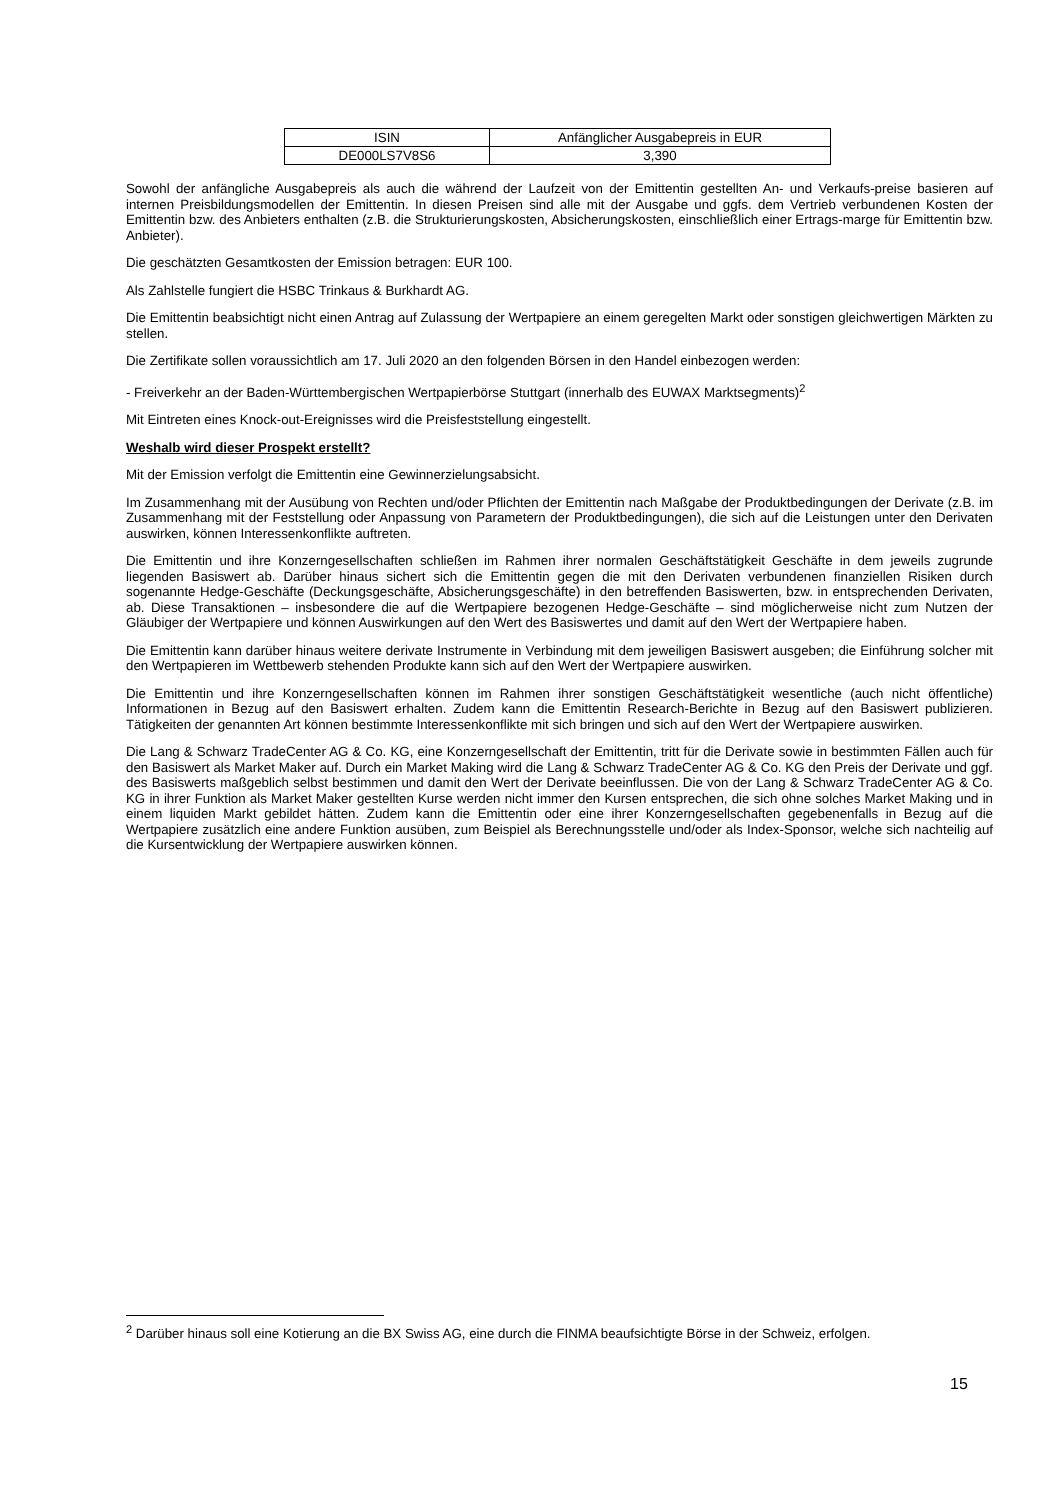| ISIN | Anfänglicher Ausgabepreis in EUR |
| DE000LS7V8S6 | 3,390 |
Sowohl der anfängliche Ausgabepreis als auch die während der Laufzeit von der Emittentin gestellten An- und Verkaufs-preise basieren auf internen Preisbildungsmodellen der Emittentin. In diesen Preisen sind alle mit der Ausgabe und ggfs. dem Vertrieb verbundenen Kosten der Emittentin bzw. des Anbieters enthalten (z.B. die Strukturierungskosten, Absicherungskosten, einschließlich einer Ertrags-marge für Emittentin bzw. Anbieter).
Die geschätzten Gesamtkosten der Emission betragen: EUR 100.
Als Zahlstelle fungiert die HSBC Trinkaus & Burkhardt AG.
Die Emittentin beabsichtigt nicht einen Antrag auf Zulassung der Wertpapiere an einem geregelten Markt oder sonstigen gleichwertigen Märkten zu stellen.
Die Zertifikate sollen voraussichtlich am 17. Juli 2020 an den folgenden Börsen in den Handel einbezogen werden:
- Freiverkehr an der Baden-Württembergischen Wertpapierbörse Stuttgart (innerhalb des EUWAX Marktsegments)<sup>2</sup>
Mit Eintreten eines Knock-out-Ereignisses wird die Preisfeststellung eingestellt.
Weshalb wird dieser Prospekt erstellt?
Mit der Emission verfolgt die Emittentin eine Gewinnerzielungsabsicht.
Im Zusammenhang mit der Ausübung von Rechten und/oder Pflichten der Emittentin nach Maßgabe der Produktbedingungen der Derivate (z.B. im Zusammenhang mit der Feststellung oder Anpassung von Parametern der Produktbedingungen), die sich auf die Leistungen unter den Derivaten auswirken, können Interessenkonflikte auftreten.
Die Emittentin und ihre Konzerngesellschaften schließen im Rahmen ihrer normalen Geschäftstätigkeit Geschäfte in dem jeweils zugrunde liegenden Basiswert ab. Darüber hinaus sichert sich die Emittentin gegen die mit den Derivaten verbundenen finanziellen Risiken durch sogenannte Hedge-Geschäfte (Deckungsgeschäfte, Absicherungsgeschäfte) in den betreffenden Basiswerten, bzw. in entsprechenden Derivaten, ab. Diese Transaktionen – insbesondere die auf die Wertpapiere bezogenen Hedge-Geschäfte – sind möglicherweise nicht zum Nutzen der Gläubiger der Wertpapiere und können Auswirkungen auf den Wert des Basiswertes und damit auf den Wert der Wertpapiere haben.
Die Emittentin kann darüber hinaus weitere derivate Instrumente in Verbindung mit dem jeweiligen Basiswert ausgeben; die Einführung solcher mit den Wertpapieren im Wettbewerb stehenden Produkte kann sich auf den Wert der Wertpapiere auswirken.
Die Emittentin und ihre Konzerngesellschaften können im Rahmen ihrer sonstigen Geschäftstätigkeit wesentliche (auch nicht öffentliche) Informationen in Bezug auf den Basiswert erhalten. Zudem kann die Emittentin Research-Berichte in Bezug auf den Basiswert publizieren. Tätigkeiten der genannten Art können bestimmte Interessenkonflikte mit sich bringen und sich auf den Wert der Wertpapiere auswirken.
Die Lang & Schwarz TradeCenter AG & Co. KG, eine Konzerngesellschaft der Emittentin, tritt für die Derivate sowie in bestimmten Fällen auch für den Basiswert als Market Maker auf. Durch ein Market Making wird die Lang & Schwarz TradeCenter AG & Co. KG den Preis der Derivate und ggf. des Basiswerts maßgeblich selbst bestimmen und damit den Wert der Derivate beeinflussen. Die von der Lang & Schwarz TradeCenter AG & Co. KG in ihrer Funktion als Market Maker gestellten Kurse werden nicht immer den Kursen entsprechen, die sich ohne solches Market Making und in einem liquiden Markt gebildet hätten. Zudem kann die Emittentin oder eine ihrer Konzerngesellschaften gegebenenfalls in Bezug auf die Wertpapiere zusätzlich eine andere Funktion ausüben, zum Beispiel als Berechnungsstelle und/oder als Index-Sponsor, welche sich nachteilig auf die Kursentwicklung der Wertpapiere auswirken können.
<sup>2</sup> Darüber hinaus soll eine Kotierung an die BX Swiss AG, eine durch die FINMA beaufsichtigte Börse in der Schweiz, erfolgen.
15